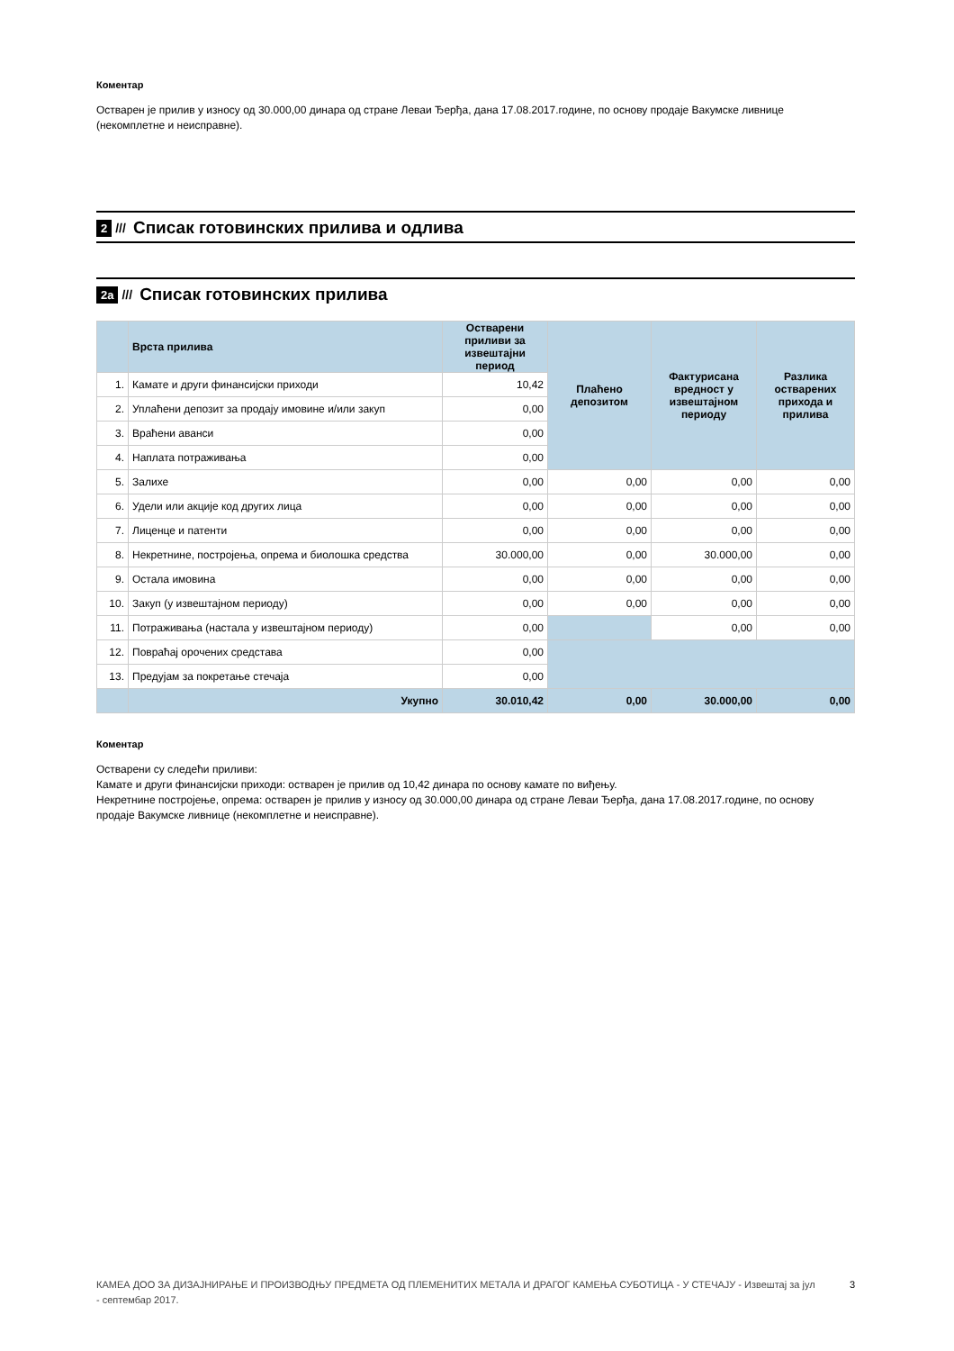Коментар
Остварен је прилив у износу од 30.000,00 динара од стране Леваи Ђерђа, дана 17.08.2017.године, по основу продаје Вакумске ливнице (некомплетне и неисправне).
2 /// Списак готовинских прилива и одлива
2а /// Списак готовинских прилива
| | Врста прилива | Остварени приливи за извештајни период | Плаћено депозитом | Фактурисана вредност у извештајном периоду | Разлика остварених прихода и прилива |
| --- | --- | --- | --- | --- | --- |
| 1. | Камате и други финансијски приходи | 10,42 | | | |
| 2. | Уплаћени депозит за продају имовине и/или закуп | 0,00 | | | |
| 3. | Враћени аванси | 0,00 | | | |
| 4. | Наплата потраживања | 0,00 | | | |
| 5. | Залихе | 0,00 | 0,00 | 0,00 | 0,00 |
| 6. | Удели или акције код других лица | 0,00 | 0,00 | 0,00 | 0,00 |
| 7. | Лиценце и патенти | 0,00 | 0,00 | 0,00 | 0,00 |
| 8. | Некретнине, постројења, опрема и биолошка средства | 30.000,00 | 0,00 | 30.000,00 | 0,00 |
| 9. | Остала имовина | 0,00 | 0,00 | 0,00 | 0,00 |
| 10. | Закуп (у извештајном периоду) | 0,00 | 0,00 | 0,00 | 0,00 |
| 11. | Потраживања (настала у извештајном периоду) | 0,00 | | 0,00 | 0,00 |
| 12. | Повраћај орочених средстава | 0,00 | | | |
| 13. | Предујам за покретање стечаја | 0,00 | | | |
| | Укупно | 30.010,42 | 0,00 | 30.000,00 | 0,00 |
Коментар
Остварени су следећи приливи:
Камате и други финансијски приходи: остварен је прилив од 10,42 динара по основу камате по виђењу.
Некретнине постројење, опрема: остварен је прилив у износу од 30.000,00 динара од стране Леваи Ђерђа, дана 17.08.2017.године, по основу продаје Вакумске ливнице (некомплетне и неисправне).
КАМЕА ДОО ЗА ДИЗАЈНИРАЊЕ И ПРОИЗВОДЊУ ПРЕДМЕТА ОД ПЛЕМЕНИТИХ МЕТАЛА И ДРАГОГ КАМЕЊА СУБОТИЦА - У СТЕЧАЈУ - Извештај за јул - септембар 2017.
3